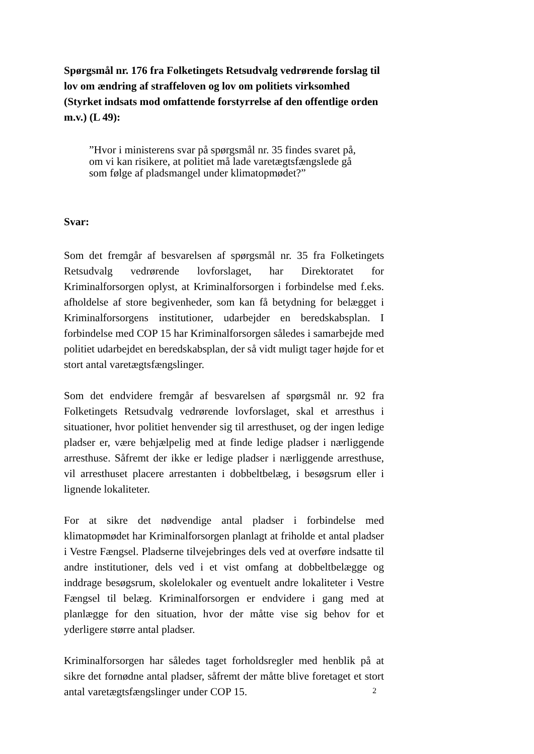Spørgsmål nr. 176 fra Folketingets Retsudvalg vedrørende forslag til lov om ændring af straffeloven og lov om politiets virksomhed (Styrket indsats mod omfattende forstyrrelse af den offentlige orden m.v.) (L 49):
”Hvor i ministerens svar på spørgsmål nr. 35 findes svaret på,
om vi kan risikere, at politiet må lade varetægtsfængslede gå
som følge af pladsmangel under klimatopmødet?”
Svar:
Som det fremgår af besvarelsen af spørgsmål nr. 35 fra Folketingets Retsudvalg vedrørende lovforslaget, har Direktoratet for Kriminalforsorgen oplyst, at Kriminalforsorgen i forbindelse med f.eks. afholdelse af store begivenheder, som kan få betydning for belægget i Kriminalforsorgens institutioner, udarbejder en beredskabsplan. I forbindelse med COP 15 har Kriminalforsorgen således i samarbejde med politiet udarbejdet en beredskabsplan, der så vidt muligt tager højde for et stort antal varetægtsfængslinger.
Som det endvidere fremgår af besvarelsen af spørgsmål nr. 92 fra Folketingets Retsudvalg vedrørende lovforslaget, skal et arresthus i situationer, hvor politiet henvender sig til arresthuset, og der ingen ledige pladser er, være behjælpelig med at finde ledige pladser i nærliggende arresthuse. Såfremt der ikke er ledige pladser i nærliggende arresthuse, vil arresthuset placere arrestanten i dobbeltbelæg, i besøgsrum eller i lignende lokaliteter.
For at sikre det nødvendige antal pladser i forbindelse med klimatopmødet har Kriminalforsorgen planlagt at friholde et antal pladser i Vestre Fængsel. Pladserne tilvejebringes dels ved at overføre indsatte til andre institutioner, dels ved i et vist omfang at dobbeltbelægge og inddrage besøgsrum, skolelokaler og eventuelt andre lokaliteter i Vestre Fængsel til belæg. Kriminalforsorgen er endvidere i gang med at planlægge for den situation, hvor der måtte vise sig behov for et yderligere større antal pladser.
Kriminalforsorgen har således taget forholdsregler med henblik på at sikre det fornødne antal pladser, såfremt der måtte blive foretaget et stort antal varetægtsfængslinger under COP 15.
2